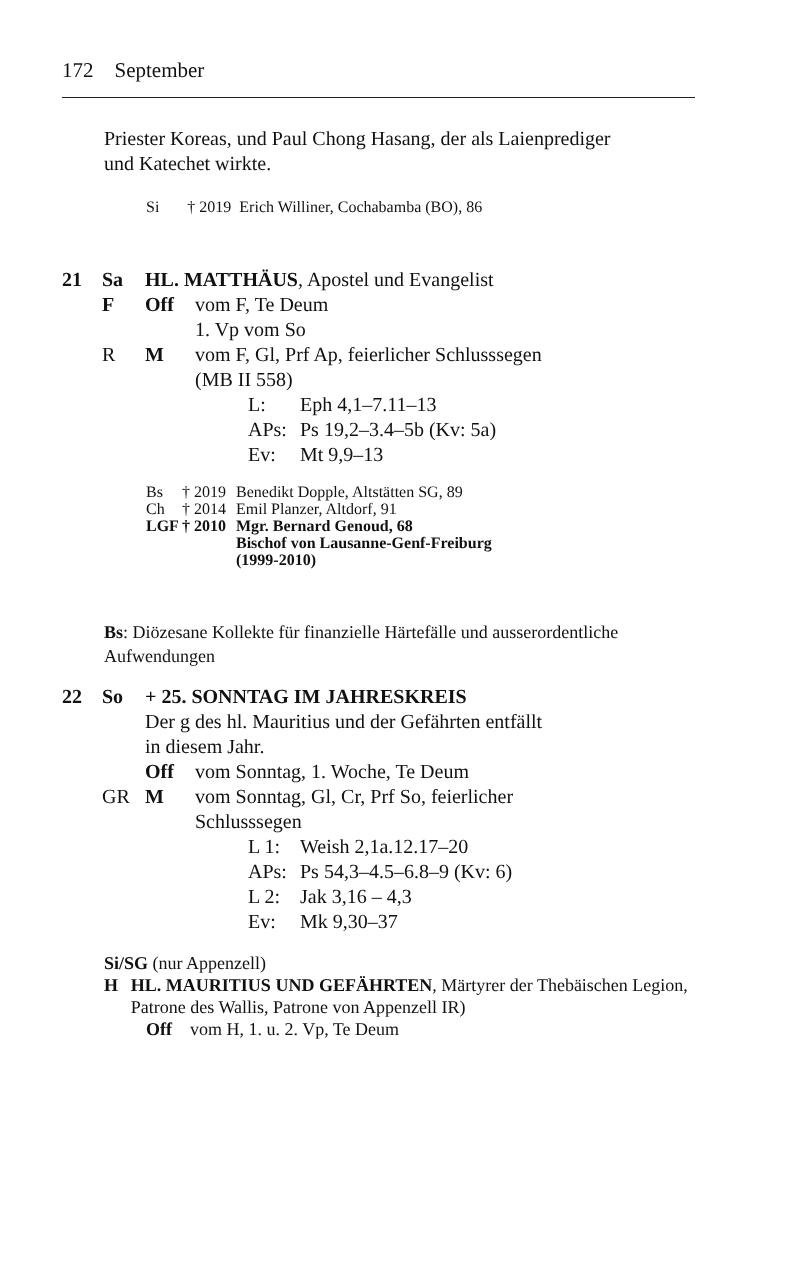172 September
Priester Koreas, und Paul Chong Hasang, der als Laienprediger und Katechet wirkte.
Si † 2019 Erich Williner, Cochabamba (BO), 86
21 Sa HL. MATTHÄUS, Apostel und Evangelist
F Off vom F, Te Deum
1. Vp vom So
R M vom F, Gl, Prf Ap, feierlicher Schlusssegen
(MB II 558)
L: Eph 4,1–7.11–13
APs: Ps 19,2–3.4–5b (Kv: 5a)
Ev: Mt 9,9–13
Bs † 2019 Benedikt Dopple, Altstätten SG, 89
Ch † 2014 Emil Planzer, Altdorf, 91
LGF † 2010 Mgr. Bernard Genoud, 68
Bischof von Lausanne-Genf-Freiburg
(1999-2010)
Bs: Diözesane Kollekte für finanzielle Härtefälle und ausserordentliche Aufwendungen
22 So + 25. SONNTAG IM JAHRESKREIS
Der g des hl. Mauritius und der Gefährten entfällt
in diesem Jahr.
Off vom Sonntag, 1. Woche, Te Deum
GR M vom Sonntag, Gl, Cr, Prf So, feierlicher
Schlusssegen
L 1: Weish 2,1a.12.17–20
APs: Ps 54,3–4.5–6.8–9 (Kv: 6)
L 2: Jak 3,16 – 4,3
Ev: Mk 9,30–37
Si/SG (nur Appenzell)
H HL. MAURITIUS UND GEFÄHRTEN, Märtyrer der Thebäischen Legion, Patrone des Wallis, Patrone von Appenzell IR)
Off vom H, 1. u. 2. Vp, Te Deum